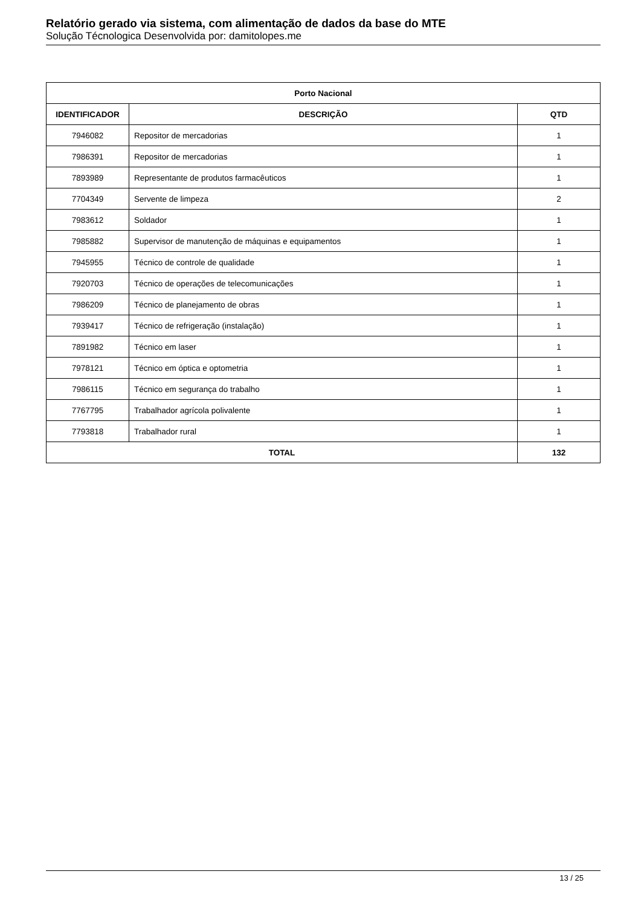Relatório gerado via sistema, com alimentação de dados da base do MTE
Solução Técnologica Desenvolvida por: damitolopes.me
| Porto Nacional | | |
| --- | --- | --- |
| IDENTIFICADOR | DESCRIÇÃO | QTD |
| 7946082 | Repositor de mercadorias | 1 |
| 7986391 | Repositor de mercadorias | 1 |
| 7893989 | Representante de produtos farmacêuticos | 1 |
| 7704349 | Servente de limpeza | 2 |
| 7983612 | Soldador | 1 |
| 7985882 | Supervisor de manutenção de máquinas e equipamentos | 1 |
| 7945955 | Técnico de controle de qualidade | 1 |
| 7920703 | Técnico de operações de telecomunicações | 1 |
| 7986209 | Técnico de planejamento de obras | 1 |
| 7939417 | Técnico de refrigeração (instalação) | 1 |
| 7891982 | Técnico em laser | 1 |
| 7978121 | Técnico em óptica e optometria | 1 |
| 7986115 | Técnico em segurança do trabalho | 1 |
| 7767795 | Trabalhador agrícola polivalente | 1 |
| 7793818 | Trabalhador rural | 1 |
| TOTAL | | 132 |
13 / 25